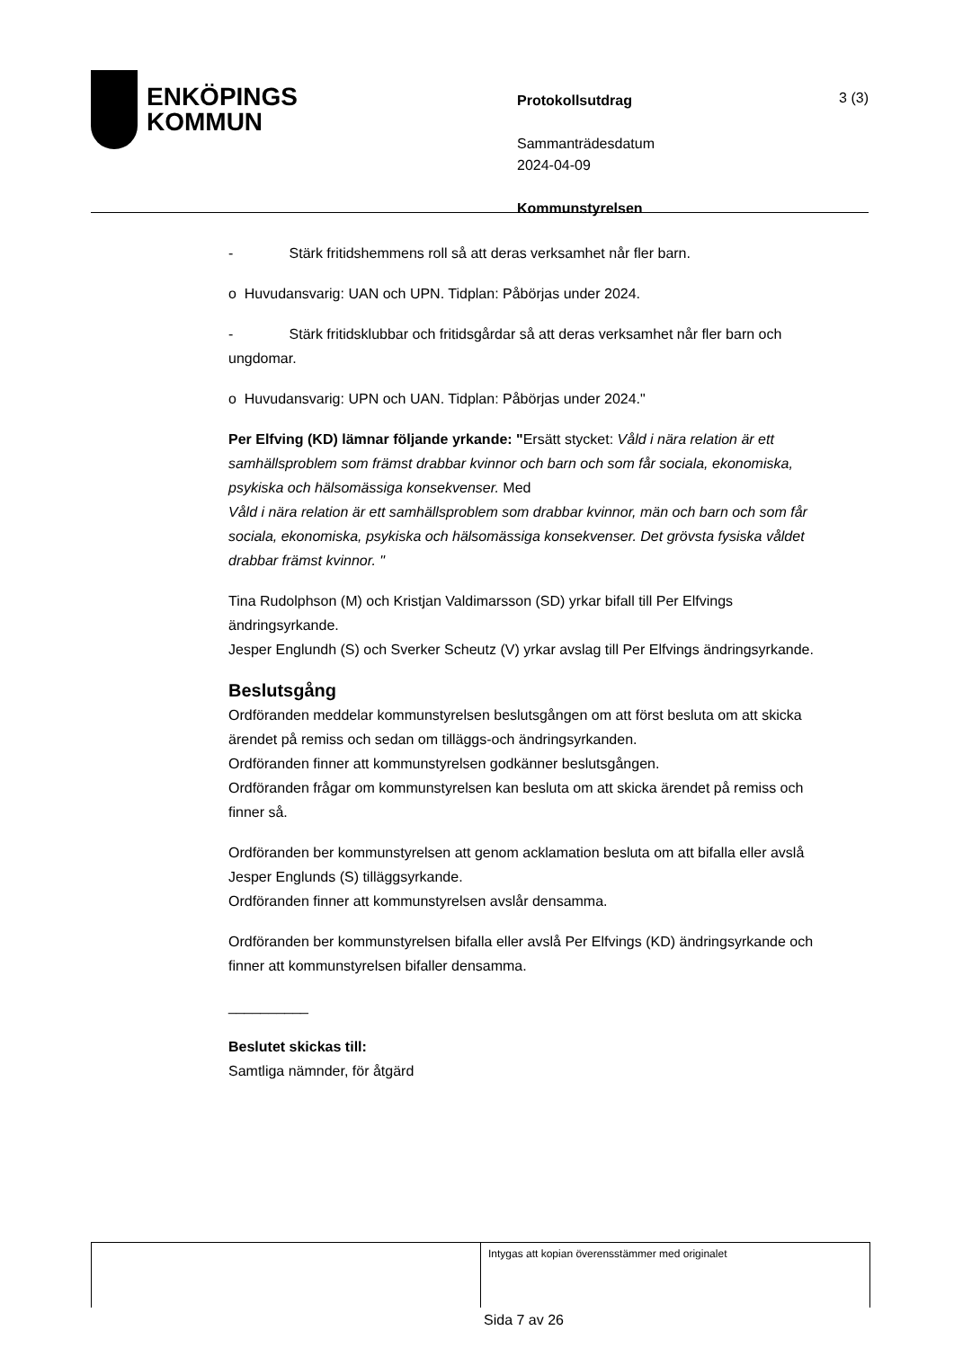ENKÖPINGS
KOMMUN
Protokollsutdrag
Sammanträdesdatum
2024-04-09
Kommunstyrelsen
3 (3)
- Stärk fritidshemmens roll så att deras verksamhet når fler barn.
o Huvudansvarig: UAN och UPN. Tidplan: Påbörjas under 2024.
- Stärk fritidsklubbar och fritidsgårdar så att deras verksamhet når fler barn och ungdomar.
o Huvudansvarig: UPN och UAN. Tidplan: Påbörjas under 2024."
Per Elfving (KD) lämnar följande yrkande: "Ersätt stycket: Våld i nära relation är ett samhällsproblem som främst drabbar kvinnor och barn och som får sociala, ekonomiska, psykiska och hälsomässiga konsekvenser. Med
Våld i nära relation är ett samhällsproblem som drabbar kvinnor, män och barn och som får sociala, ekonomiska, psykiska och hälsomässiga konsekvenser. Det grövsta fysiska våldet drabbar främst kvinnor. "
Tina Rudolphson (M) och Kristjan Valdimarsson (SD) yrkar bifall till Per Elfvings ändringsyrkande.
Jesper Englundh (S) och Sverker Scheutz (V) yrkar avslag till Per Elfvings ändringsyrkande.
Beslutsgång
Ordföranden meddelar kommunstyrelsen beslutsgången om att först besluta om att skicka ärendet på remiss och sedan om tilläggs-och ändringsyrkanden.
Ordföranden finner att kommunstyrelsen godkänner beslutsgången.
Ordföranden frågar om kommunstyrelsen kan besluta om att skicka ärendet på remiss och finner så.
Ordföranden ber kommunstyrelsen att genom acklamation besluta om att bifalla eller avslå Jesper Englunds (S) tilläggsyrkande.
Ordföranden finner att kommunstyrelsen avslår densamma.
Ordföranden ber kommunstyrelsen bifalla eller avslå Per Elfvings (KD) ändringsyrkande och finner att kommunstyrelsen bifaller densamma.
__________
Beslutet skickas till:
Samtliga nämnder, för åtgärd
Intygas att kopian överensstämmer med originalet
Sida 7 av 26